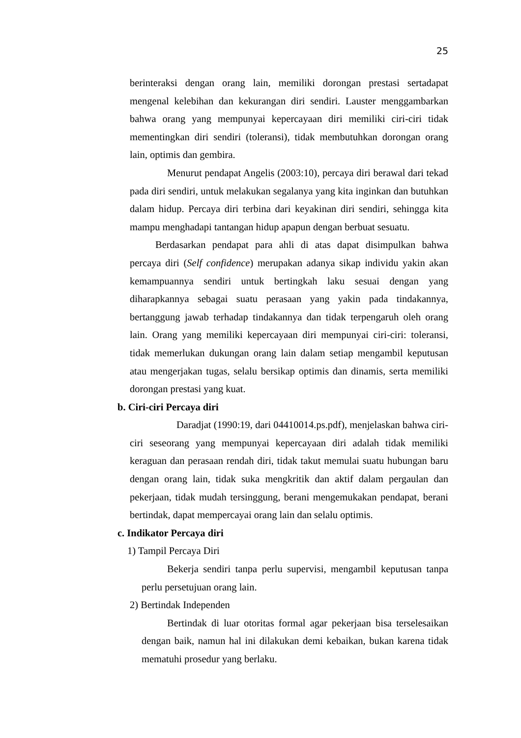25
berinteraksi dengan orang lain, memiliki dorongan prestasi sertadapat mengenal kelebihan dan kekurangan diri sendiri. Lauster menggambarkan bahwa orang yang mempunyai kepercayaan diri memiliki ciri-ciri tidak mementingkan diri sendiri (toleransi), tidak membutuhkan dorongan orang lain, optimis dan gembira.
Menurut pendapat Angelis (2003:10), percaya diri berawal dari tekad pada diri sendiri, untuk melakukan segalanya yang kita inginkan dan butuhkan dalam hidup. Percaya diri terbina dari keyakinan diri sendiri, sehingga kita mampu menghadapi tantangan hidup apapun dengan berbuat sesuatu.
Berdasarkan pendapat para ahli di atas dapat disimpulkan bahwa percaya diri (Self confidence) merupakan adanya sikap individu yakin akan kemampuannya sendiri untuk bertingkah laku sesuai dengan yang diharapkannya sebagai suatu perasaan yang yakin pada tindakannya, bertanggung jawab terhadap tindakannya dan tidak terpengaruh oleh orang lain. Orang yang memiliki kepercayaan diri mempunyai ciri-ciri: toleransi, tidak memerlukan dukungan orang lain dalam setiap mengambil keputusan atau mengerjakan tugas, selalu bersikap optimis dan dinamis, serta memiliki dorongan prestasi yang kuat.
b. Ciri-ciri Percaya diri
Daradjat (1990:19, dari 04410014.ps.pdf), menjelaskan bahwa ciri-ciri seseorang yang mempunyai kepercayaan diri adalah tidak memiliki keraguan dan perasaan rendah diri, tidak takut memulai suatu hubungan baru dengan orang lain, tidak suka mengkritik dan aktif dalam pergaulan dan pekerjaan, tidak mudah tersinggung, berani mengemukakan pendapat, berani bertindak, dapat mempercayai orang lain dan selalu optimis.
c. Indikator Percaya diri
1) Tampil Percaya Diri
Bekerja sendiri tanpa perlu supervisi, mengambil keputusan tanpa perlu persetujuan orang lain.
2) Bertindak Independen
Bertindak di luar otoritas formal agar pekerjaan bisa terselesaikan dengan baik, namun hal ini dilakukan demi kebaikan, bukan karena tidak mematuhi prosedur yang berlaku.